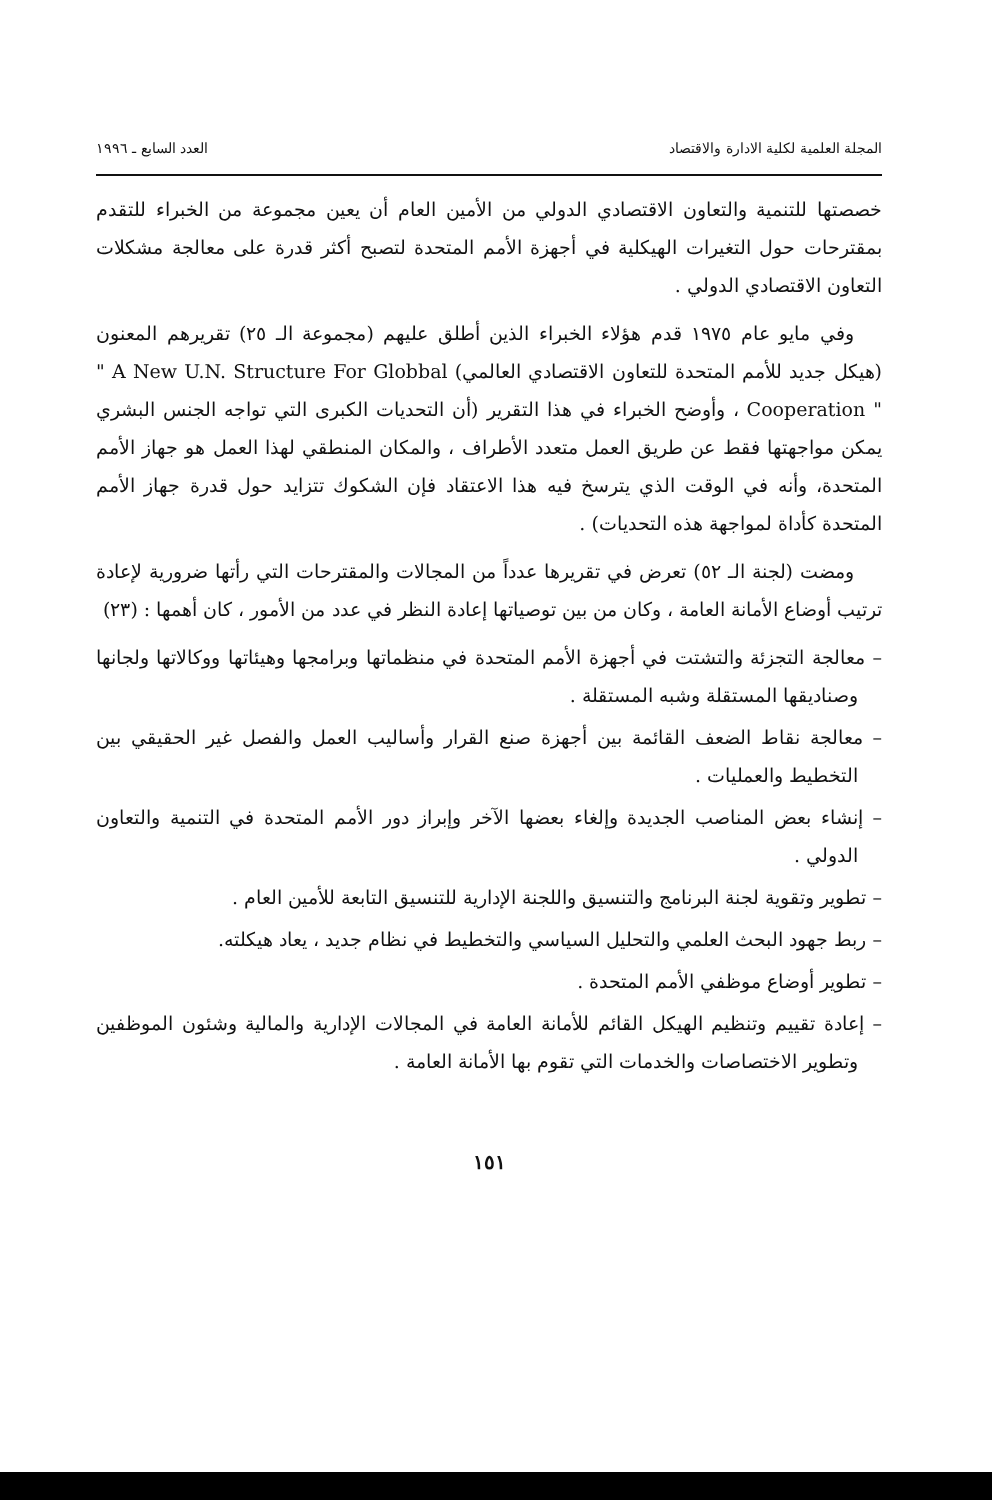المجلة العلمية لكلية الادارة والاقتصاد العدد السابع ـ ١٩٩٦
خصصتها للتنمية والتعاون الاقتصادي الدولي من الأمين العام أن يعين مجموعة من الخبراء للتقدم بمقترحات حول التغيرات الهيكلية في أجهزة الأمم المتحدة لتصبح أكثر قدرة على معالجة مشكلات التعاون الاقتصادي الدولي .
وفي مايو عام ١٩٧٥ قدم هؤلاء الخبراء الذين أطلق عليهم (مجموعة الـ ٢٥) تقريرهم المعنون (هيكل جديد للأمم المتحدة للتعاون الاقتصادي العالمي) " A New U.N. Structure For Globbal Cooperation " ، وأوضح الخبراء في هذا التقرير (أن التحديات الكبرى التي تواجه الجنس البشري يمكن مواجهتها فقط عن طريق العمل متعدد الأطراف ، والمكان المنطقي لهذا العمل هو جهاز الأمم المتحدة، وأنه في الوقت الذي يترسخ فيه هذا الاعتقاد فإن الشكوك تتزايد حول قدرة جهاز الأمم المتحدة كأداة لمواجهة هذه التحديات) .
ومضت (لجنة الـ ٥٢) تعرض في تقريرها عدداً من المجالات والمقترحات التي رأتها ضرورية لإعادة ترتيب أوضاع الأمانة العامة ، وكان من بين توصياتها إعادة النظر في عدد من الأمور ، كان أهمها : (٢٣)
– معالجة التجزئة والتشتت في أجهزة الأمم المتحدة في منظماتها وبرامجها وهيئاتها ووكالاتها ولجانها وصناديقها المستقلة وشبه المستقلة .
– معالجة نقاط الضعف القائمة بين أجهزة صنع القرار وأساليب العمل والفصل غير الحقيقي بين التخطيط والعمليات .
– إنشاء بعض المناصب الجديدة وإلغاء بعضها الآخر وإبراز دور الأمم المتحدة في التنمية والتعاون الدولي .
– تطوير وتقوية لجنة البرنامج والتنسيق واللجنة الإدارية للتنسيق التابعة للأمين العام .
– ربط جهود البحث العلمي والتحليل السياسي والتخطيط في نظام جديد ، يعاد هيكلته.
– تطوير أوضاع موظفي الأمم المتحدة .
– إعادة تقييم وتنظيم الهيكل القائم للأمانة العامة في المجالات الإدارية والمالية وشئون الموظفين وتطوير الاختصاصات والخدمات التي تقوم بها الأمانة العامة .
١٥١